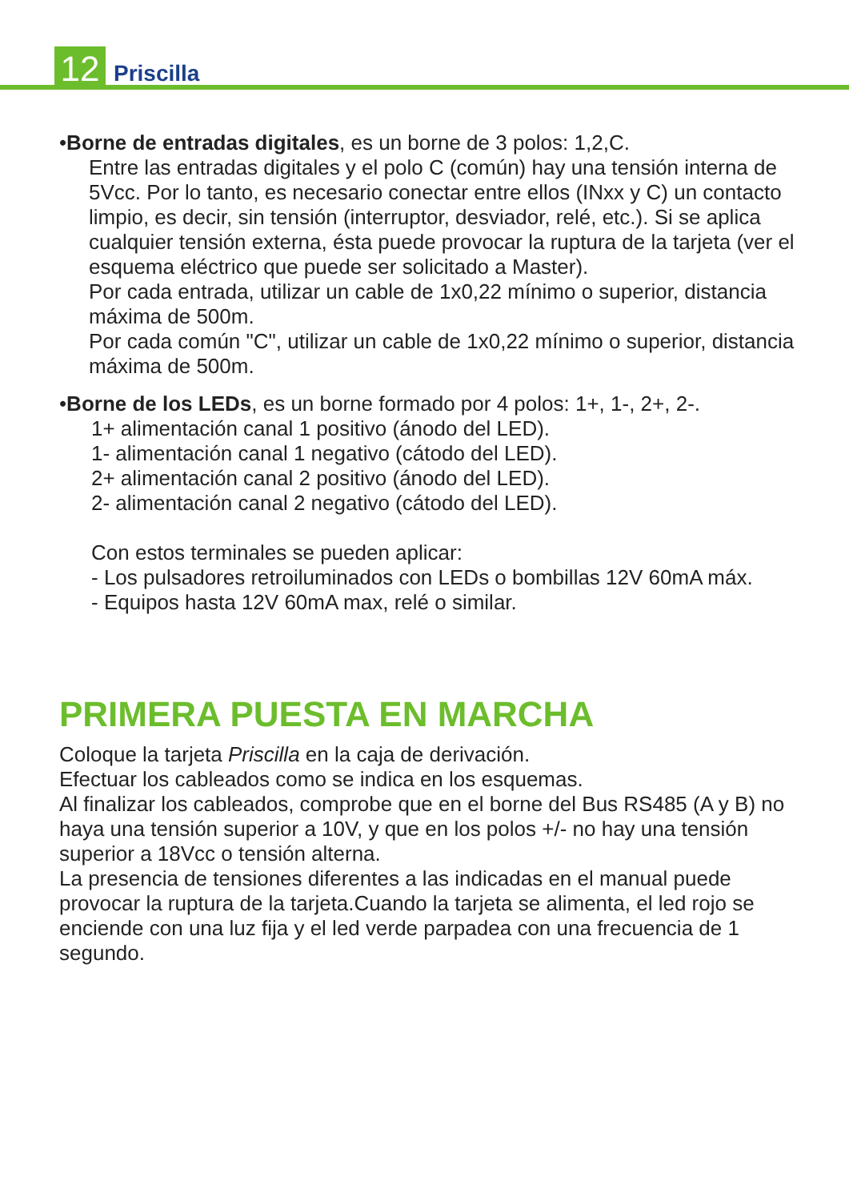12
Priscilla
•Borne de entradas digitales, es un borne de 3 polos: 1,2,C.
Entre las entradas digitales y el polo C (común) hay una tensión interna de 5Vcc. Por lo tanto, es necesario conectar entre ellos (INxx y C) un contacto limpio, es decir, sin tensión (interruptor, desviador, relé, etc.). Si se aplica cualquier tensión externa, ésta puede provocar la ruptura de la tarjeta (ver el esquema eléctrico que puede ser solicitado a Master).
Por cada entrada, utilizar un cable de 1x0,22 mínimo o superior, distancia máxima de 500m.
Por cada común "C", utilizar un cable de 1x0,22 mínimo o superior, distancia máxima de 500m.
•Borne de los LEDs, es un borne formado por 4 polos: 1+, 1-, 2+, 2-.
1+ alimentación canal 1 positivo (ánodo del LED).
1- alimentación canal 1 negativo (cátodo del LED).
2+ alimentación canal 2 positivo (ánodo del LED).
2- alimentación canal 2 negativo (cátodo del LED).
Con estos terminales se pueden aplicar:
- Los pulsadores retroiluminados con LEDs o bombillas 12V 60mA máx.
- Equipos hasta 12V 60mA max, relé o similar.
PRIMERA PUESTA EN MARCHA
Coloque la tarjeta Priscilla en la caja de derivación.
Efectuar los cableados como se indica en los esquemas.
Al finalizar los cableados, comprobe que en el borne del Bus RS485 (A y B) no haya una tensión superior a 10V, y que en los polos +/- no hay una tensión superior a 18Vcc o tensión alterna.
La presencia de tensiones diferentes a las indicadas en el manual puede provocar la ruptura de la tarjeta.Cuando la tarjeta se alimenta, el led rojo se enciende con una luz fija y el led verde parpadea con una frecuencia de 1 segundo.